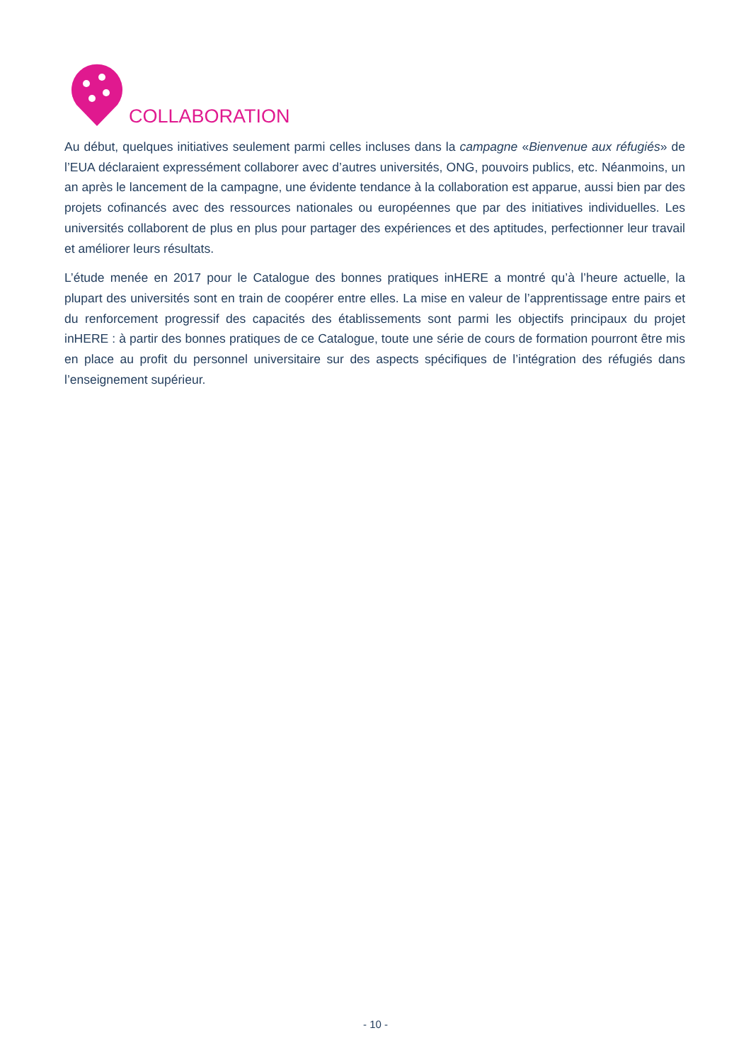COLLABORATION
Au début, quelques initiatives seulement parmi celles incluses dans la campagne «Bienvenue aux réfugiés» de l’EUA déclaraient expressément collaborer avec d’autres universités, ONG, pouvoirs publics, etc. Néanmoins, un an après le lancement de la campagne, une évidente tendance à la collaboration est apparue, aussi bien par des projets cofinancés avec des ressources nationales ou européennes que par des initiatives individuelles. Les universités collaborent de plus en plus pour partager des expériences et des aptitudes, perfectionner leur travail et améliorer leurs résultats.
L’étude menée en 2017 pour le Catalogue des bonnes pratiques inHERE a montré qu’à l’heure actuelle, la plupart des universités sont en train de coopérer entre elles. La mise en valeur de l’apprentissage entre pairs et du renforcement progressif des capacités des établissements sont parmi les objectifs principaux du projet inHERE : à partir des bonnes pratiques de ce Catalogue, toute une série de cours de formation pourront être mis en place au profit du personnel universitaire sur des aspects spécifiques de l’intégration des réfugiés dans l’enseignement supérieur.
- 10 -